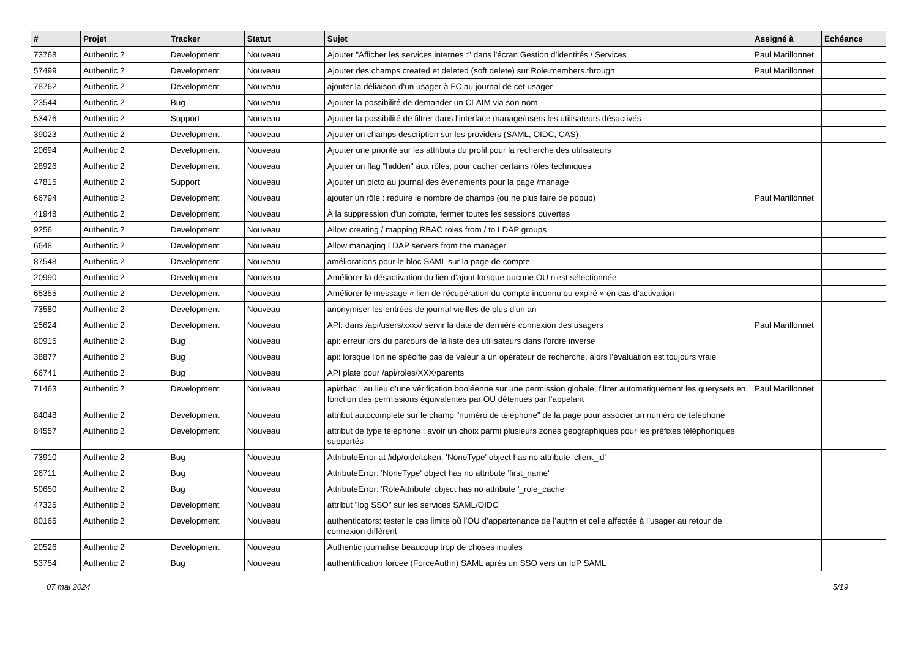| # | Projet | Tracker | Statut | Sujet | Assigné à | Echéance |
| --- | --- | --- | --- | --- | --- | --- |
| 73768 | Authentic 2 | Development | Nouveau | Ajouter "Afficher les services internes :" dans l'écran Gestion d’identités / Services | Paul Marillonnet | |
| 57499 | Authentic 2 | Development | Nouveau | Ajouter des champs created et deleted (soft delete) sur Role.members.through | Paul Marillonnet | |
| 78762 | Authentic 2 | Development | Nouveau | ajouter la déliaison d'un usager à FC au journal de cet usager | | |
| 23544 | Authentic 2 | Bug | Nouveau | Ajouter la possibilité de demander un CLAIM via son nom | | |
| 53476 | Authentic 2 | Support | Nouveau | Ajouter la possibilité de filtrer dans l'interface manage/users les utilisateurs désactivés | | |
| 39023 | Authentic 2 | Development | Nouveau | Ajouter un champs description sur les providers (SAML, OIDC, CAS) | | |
| 20694 | Authentic 2 | Development | Nouveau | Ajouter une priorité sur les attributs du profil pour la recherche des utilisateurs | | |
| 28926 | Authentic 2 | Development | Nouveau | Ajouter un flag "hidden" aux rôles, pour cacher certains rôles techniques | | |
| 47815 | Authentic 2 | Support | Nouveau | Ajouter un picto au journal des événements pour la page /manage | | |
| 66794 | Authentic 2 | Development | Nouveau | ajouter un rôle : réduire le nombre de champs (ou ne plus faire de popup) | Paul Marillonnet | |
| 41948 | Authentic 2 | Development | Nouveau | À la suppression d'un compte, fermer toutes les sessions ouvertes | | |
| 9256 | Authentic 2 | Development | Nouveau | Allow creating / mapping RBAC roles from / to LDAP groups | | |
| 6648 | Authentic 2 | Development | Nouveau | Allow managing LDAP servers from the manager | | |
| 87548 | Authentic 2 | Development | Nouveau | améliorations pour le bloc SAML sur la page de compte | | |
| 20990 | Authentic 2 | Development | Nouveau | Améliorer la désactivation du lien d'ajout lorsque aucune OU n'est sélectionnée | | |
| 65355 | Authentic 2 | Development | Nouveau | Améliorer le message « lien de récupération du compte inconnu ou expiré » en cas d'activation | | |
| 73580 | Authentic 2 | Development | Nouveau | anonymiser les entrées de journal vieilles de plus d'un an | | |
| 25624 | Authentic 2 | Development | Nouveau | API: dans /api/users/xxxx/ servir la date de dernière connexion des usagers | Paul Marillonnet | |
| 80915 | Authentic 2 | Bug | Nouveau | api: erreur lors du parcours de la liste des utilisateurs dans l'ordre inverse | | |
| 38877 | Authentic 2 | Bug | Nouveau | api: lorsque l'on ne spécifie pas de valeur à un opérateur de recherche, alors l'évaluation est toujours vraie | | |
| 66741 | Authentic 2 | Bug | Nouveau | API plate pour /api/roles/XXX/parents | | |
| 71463 | Authentic 2 | Development | Nouveau | api/rbac : au lieu d’une vérification booléenne sur une permission globale, filtrer automatiquement les querysets en fonction des permissions équivalentes par OU détenues par l’appelant | Paul Marillonnet | |
| 84048 | Authentic 2 | Development | Nouveau | attribut autocomplete sur le champ "numéro de téléphone" de la page pour associer un numéro de téléphone | | |
| 84557 | Authentic 2 | Development | Nouveau | attribut de type téléphone : avoir un choix parmi plusieurs zones géographiques pour les préfixes téléphoniques supportés | | |
| 73910 | Authentic 2 | Bug | Nouveau | AttributeError at /idp/oidc/token, 'NoneType' object has no attribute 'client_id' | | |
| 26711 | Authentic 2 | Bug | Nouveau | AttributeError: 'NoneType' object has no attribute 'first_name' | | |
| 50650 | Authentic 2 | Bug | Nouveau | AttributeError: 'RoleAttribute' object has no attribute '_role_cache' | | |
| 47325 | Authentic 2 | Development | Nouveau | attribut "log SSO" sur les services SAML/OIDC | | |
| 80165 | Authentic 2 | Development | Nouveau | authenticators: tester le cas limite où l’OU d’appartenance de l’authn et celle affectée à l’usager au retour de connexion différent | | |
| 20526 | Authentic 2 | Development | Nouveau | Authentic journalise beaucoup trop de choses inutiles | | |
| 53754 | Authentic 2 | Bug | Nouveau | authentification forcée (ForceAuthn) SAML après un SSO vers un IdP SAML | | |
07 mai 2024 5/19